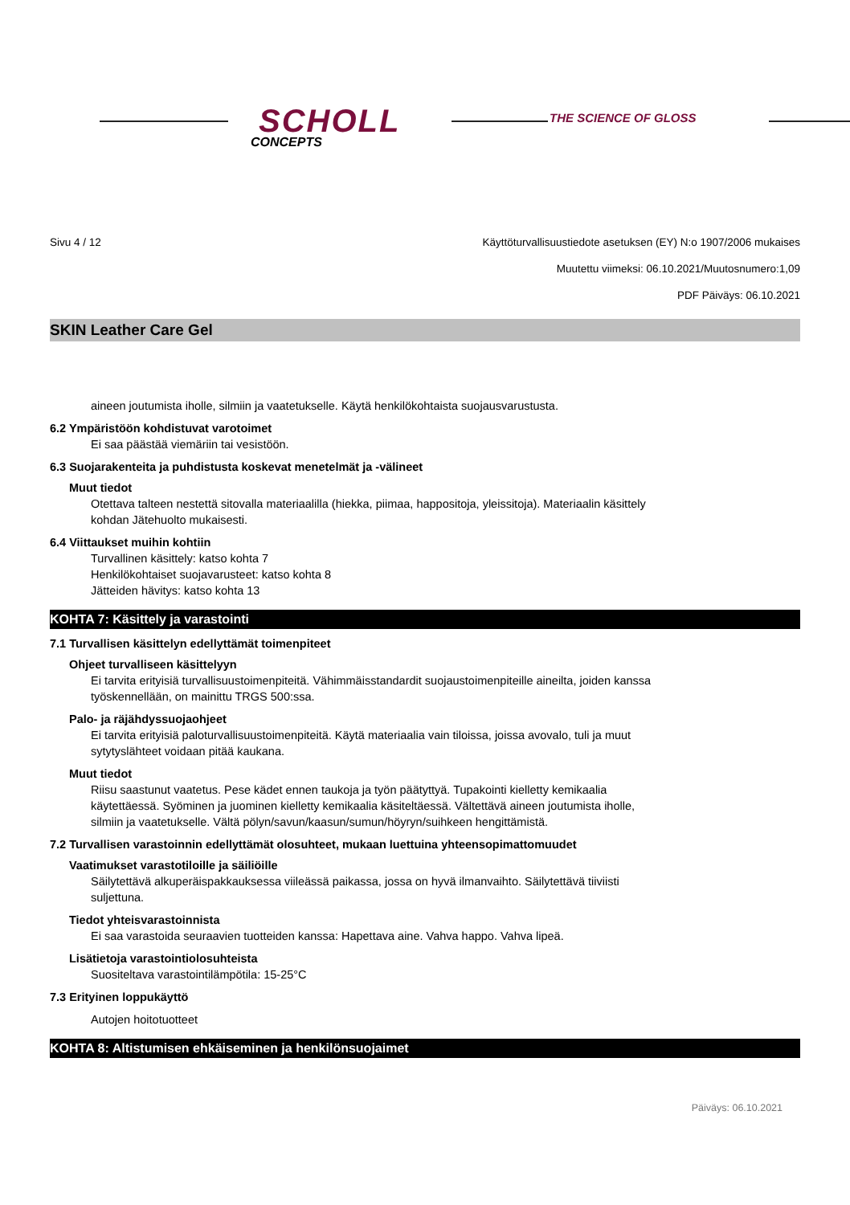SCHOLL
CONCEPTS
THE SCIENCE OF GLOSS
Sivu 4 / 12 Käyttöturvallisuustiedote asetuksen (EY) N:o 1907/2006 mukaises
Muutettu viimeksi: 06.10.2021/Muutosnumero:1,09
PDF Päiväys: 06.10.2021
SKIN Leather Care Gel
aineen joutumista iholle, silmiin ja vaatetukselle. Käytä henkilökohtaista suojausvarustusta.
6.2 Ympäristöön kohdistuvat varotoimet
Ei saa päästää viemäriin tai vesistöön.
6.3 Suojarakenteita ja puhdistusta koskevat menetelmät ja -välineet
Muut tiedot
Otettava talteen nestettä sitovalla materiaalilla (hiekka, piimaa, happositoja, yleissitoja). Materiaalin käsittely
kohdan Jätehuolto mukaisesti.
6.4 Viittaukset muihin kohtiin
Turvallinen käsittely: katso kohta 7
Henkilökohtaiset suojavarusteet: katso kohta 8
Jätteiden hävitys: katso kohta 13
KOHTA 7: Käsittely ja varastointi
7.1 Turvallisen käsittelyn edellyttämät toimenpiteet
Ohjeet turvalliseen käsittelyyn
Ei tarvita erityisiä turvallisuustoimenpiteitä. Vähimmäisstandardit suojaustoimenpiteille aineilta, joiden kanssa
työskennellään, on mainittu TRGS 500:ssa.
Palo- ja räjähdyssuojaohjeet
Ei tarvita erityisiä paloturvallisuustoimenpiteitä. Käytä materiaalia vain tiloissa, joissa avovalo, tuli ja muut
sytytyslähteet voidaan pitää kaukana.
Muut tiedot
Riisu saastunut vaatetus. Pese kädet ennen taukoja ja työn päätyttyä. Tupakointi kielletty kemikaalia
käytettäessä. Syöminen ja juominen kielletty kemikaalia käsiteltäessä. Vältettävä aineen joutumista iholle,
silmiin ja vaatetukselle. Vältä pölyn/savun/kaasun/sumun/höyryn/suihkeen hengittämistä.
7.2 Turvallisen varastoinnin edellyttämät olosuhteet, mukaan luettuina yhteensopimattomuudet
Vaatimukset varastotiloille ja säiliöille
Säilytettävä alkuperäispakkauksessa viileässä paikassa, jossa on hyvä ilmanvaihto. Säilytettävä tiiviisti
suljettuna.
Tiedot yhteisvarastoinnista
Ei saa varastoida seuraavien tuotteiden kanssa: Hapettava aine. Vahva happo. Vahva lipeä.
Lisätietoja varastointiolosuhteista
Suositeltava varastointilämpötila: 15-25°C
7.3 Erityinen loppukäyttö
Autojen hoitotuotteet
KOHTA 8: Altistumisen ehkäiseminen ja henkilönsuojaimet
Päiväys: 06.10.2021